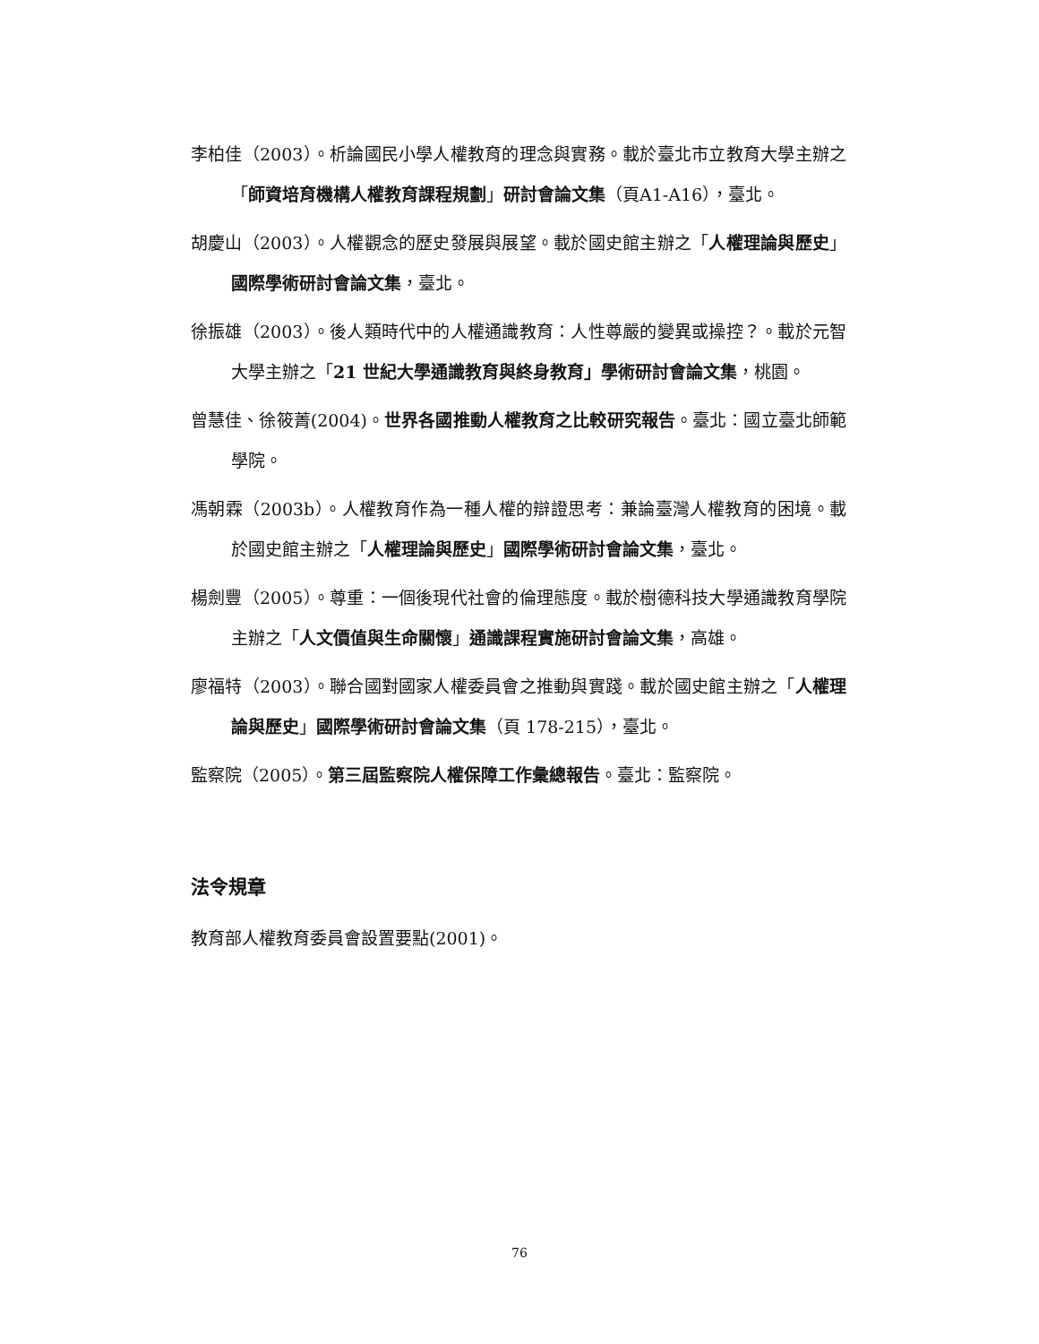李柏佳（2003）。析論國民小學人權教育的理念與實務。載於臺北市立教育大學主辦之「師資培育機構人權教育課程規劃」研討會論文集（頁A1-A16），臺北。
胡慶山（2003）。人權觀念的歷史發展與展望。載於國史館主辦之「人權理論與歷史」國際學術研討會論文集，臺北。
徐振雄（2003）。後人類時代中的人權通識教育：人性尊嚴的變異或操控？。載於元智大學主辦之「21 世紀大學通識教育與終身教育」學術研討會論文集，桃園。
曾慧佳、徐筱菁(2004)。世界各國推動人權教育之比較研究報告。臺北：國立臺北師範學院。
馮朝霖（2003b）。人權教育作為一種人權的辯證思考：兼論臺灣人權教育的困境。載於國史館主辦之「人權理論與歷史」國際學術研討會論文集，臺北。
楊劍豐（2005）。尊重：一個後現代社會的倫理態度。載於樹德科技大學通識教育學院主辦之「人文價值與生命關懷」通識課程實施研討會論文集，高雄。
廖福特（2003）。聯合國對國家人權委員會之推動與實踐。載於國史館主辦之「人權理論與歷史」國際學術研討會論文集（頁 178-215），臺北。
監察院（2005）。第三屆監察院人權保障工作彙總報告。臺北：監察院。
法令規章
教育部人權教育委員會設置要點(2001)。
76